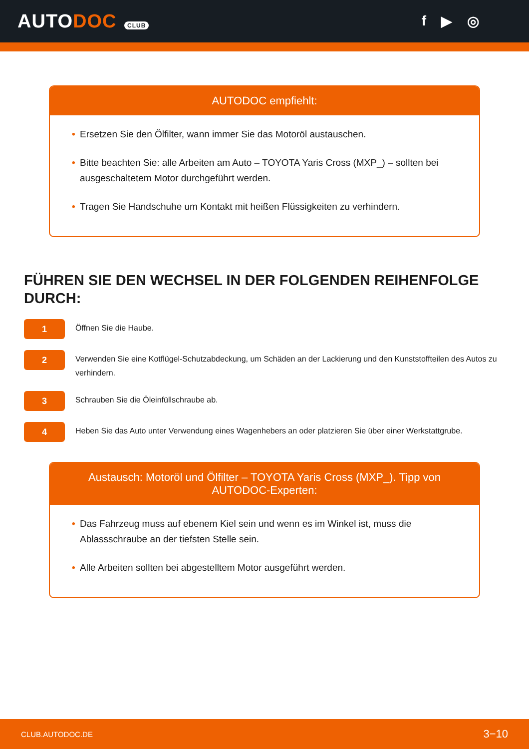AUTODOC CLUB
f ▶ ◎
AUTODOC empfiehlt:
• Ersetzen Sie den Ölfilter, wann immer Sie das Motoröl austauschen.
• Bitte beachten Sie: alle Arbeiten am Auto – TOYOTA Yaris Cross (MXP_) – sollten bei ausgeschaltetem Motor durchgeführt werden.
• Tragen Sie Handschuhe um Kontakt mit heißen Flüssigkeiten zu verhindern.
FÜHREN SIE DEN WECHSEL IN DER FOLGENDEN REIHENFOLGE DURCH:
1
Öffnen Sie die Haube.
2
Verwenden Sie eine Kotflügel-Schutzabdeckung, um Schäden an der Lackierung und den Kunststoffteilen des Autos zu verhindern.
3
Schrauben Sie die Öleinfüllschraube ab.
4
Heben Sie das Auto unter Verwendung eines Wagenhebers an oder platzieren Sie über einer Werkstattgrube.
Austausch: Motoröl und Ölfilter – TOYOTA Yaris Cross (MXP_). Tipp von AUTODOC-Experten:
• Das Fahrzeug muss auf ebenem Kiel sein und wenn es im Winkel ist, muss die Ablassschraube an der tiefsten Stelle sein.
• Alle Arbeiten sollten bei abgestelltem Motor ausgeführt werden.
CLUB.AUTODOC.DE 3−10